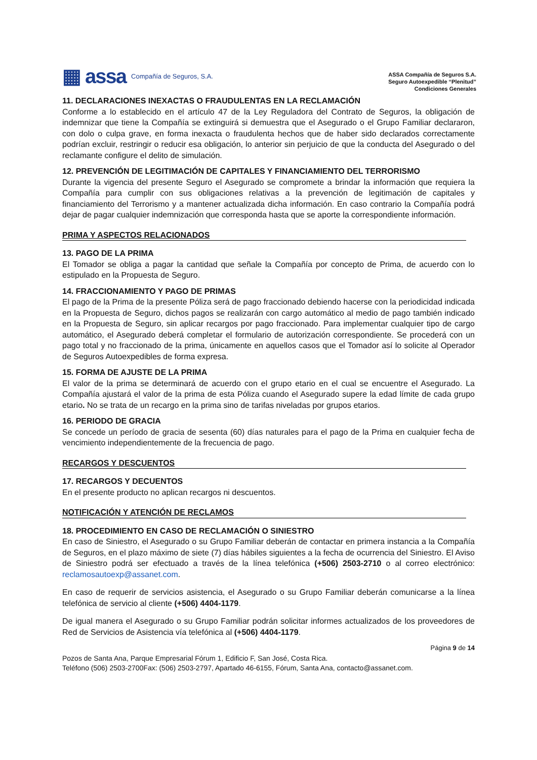▦ assa Compañía de Seguros, S.A.
ASSA Compañía de Seguros S.A.
Seguro Autoexpedible “Plenitud”
Condiciones Generales
11. DECLARACIONES INEXACTAS O FRAUDULENTAS EN LA RECLAMACIÓN
Conforme a lo establecido en el artículo 47 de la Ley Reguladora del Contrato de Seguros, la obligación de indemnizar que tiene la Compañía se extinguirá si demuestra que el Asegurado o el Grupo Familiar declararon, con dolo o culpa grave, en forma inexacta o fraudulenta hechos que de haber sido declarados correctamente podrían excluir, restringir o reducir esa obligación, lo anterior sin perjuicio de que la conducta del Asegurado o del reclamante configure el delito de simulación.
12. PREVENCIÓN DE LEGITIMACIÓN DE CAPITALES Y FINANCIAMIENTO DEL TERRORISMO
Durante la vigencia del presente Seguro el Asegurado se compromete a brindar la información que requiera la Compañía para cumplir con sus obligaciones relativas a la prevención de legitimación de capitales y financiamiento del Terrorismo y a mantener actualizada dicha información. En caso contrario la Compañía podrá dejar de pagar cualquier indemnización que corresponda hasta que se aporte la correspondiente información.
PRIMA Y ASPECTOS RELACIONADOS
13. PAGO DE LA PRIMA
El Tomador se obliga a pagar la cantidad que señale la Compañía por concepto de Prima, de acuerdo con lo estipulado en la Propuesta de Seguro.
14. FRACCIONAMIENTO Y PAGO DE PRIMAS
El pago de la Prima de la presente Póliza será de pago fraccionado debiendo hacerse con la periodicidad indicada en la Propuesta de Seguro, dichos pagos se realizarán con cargo automático al medio de pago también indicado en la Propuesta de Seguro, sin aplicar recargos por pago fraccionado. Para implementar cualquier tipo de cargo automático, el Asegurado deberá completar el formulario de autorización correspondiente. Se procederá con un pago total y no fraccionado de la prima, únicamente en aquellos casos que el Tomador así lo solicite al Operador de Seguros Autoexpedibles de forma expresa.
15. FORMA DE AJUSTE DE LA PRIMA
El valor de la prima se determinará de acuerdo con el grupo etario en el cual se encuentre el Asegurado. La Compañía ajustará el valor de la prima de esta Póliza cuando el Asegurado supere la edad límite de cada grupo etario. No se trata de un recargo en la prima sino de tarifas niveladas por grupos etarios.
16. PERIODO DE GRACIA
Se concede un período de gracia de sesenta (60) días naturales para el pago de la Prima en cualquier fecha de vencimiento independientemente de la frecuencia de pago.
RECARGOS Y DESCUENTOS
17. RECARGOS Y DECUENTOS
En el presente producto no aplican recargos ni descuentos.
NOTIFICACIÓN Y ATENCIÓN DE RECLAMOS
18. PROCEDIMIENTO EN CASO DE RECLAMACIÓN O SINIESTRO
En caso de Siniestro, el Asegurado o su Grupo Familiar deberán de contactar en primera instancia a la Compañía de Seguros, en el plazo máximo de siete (7) días hábiles siguientes a la fecha de ocurrencia del Siniestro. El Aviso de Siniestro podrá ser efectuado a través de la línea telefónica (+506) 2503-2710 o al correo electrónico: reclamosautoexp@assanet.com.
En caso de requerir de servicios asistencia, el Asegurado o su Grupo Familiar deberán comunicarse a la línea telefónica de servicio al cliente (+506) 4404-1179.
De igual manera el Asegurado o su Grupo Familiar podrán solicitar informes actualizados de los proveedores de Red de Servicios de Asistencia vía telefónica al (+506) 4404-1179.
Página 9 de 14
Pozos de Santa Ana, Parque Empresarial Fórum 1, Edificio F, San José, Costa Rica.
Teléfono (506) 2503-2700Fax: (506) 2503-2797, Apartado 46-6155, Fórum, Santa Ana, contacto@assanet.com.